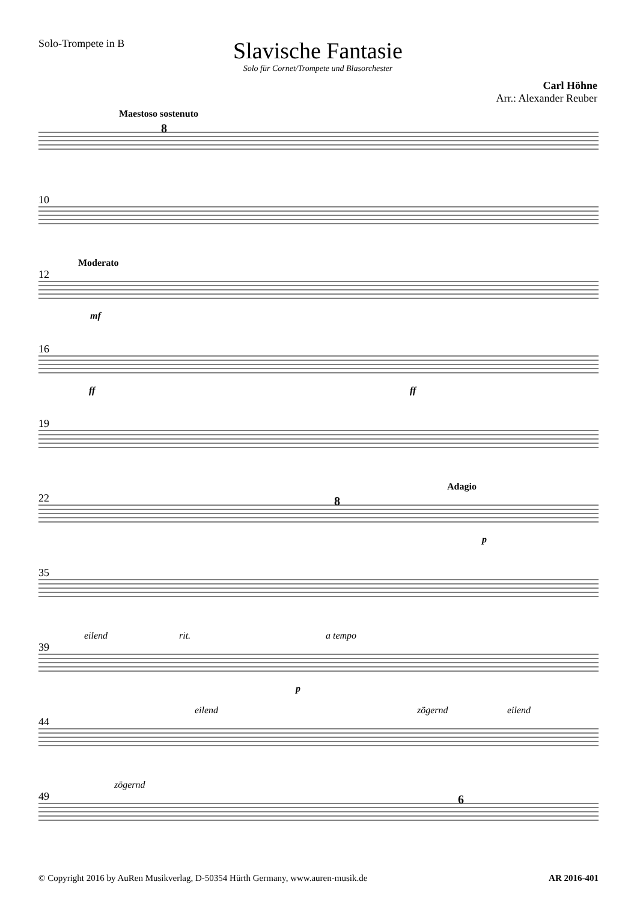Solo-Trompete in B
Slavische Fantasie
Solo für Cornet/Trompete und Blasorchester
Carl Höhne
Arr.: Alexander Reuber
Maestoso sostenuto
8
10
12
Moderato
mf
16
ff ff
19
22 8
Adagio
p
35
39
eilend rit. a tempo
p
44
eilend zögernd eilend
49
zögernd
6
© Copyright 2016 by AuRen Musikverlag, D-50354 Hürth Germany, www.auren-musik.de AR 2016-401